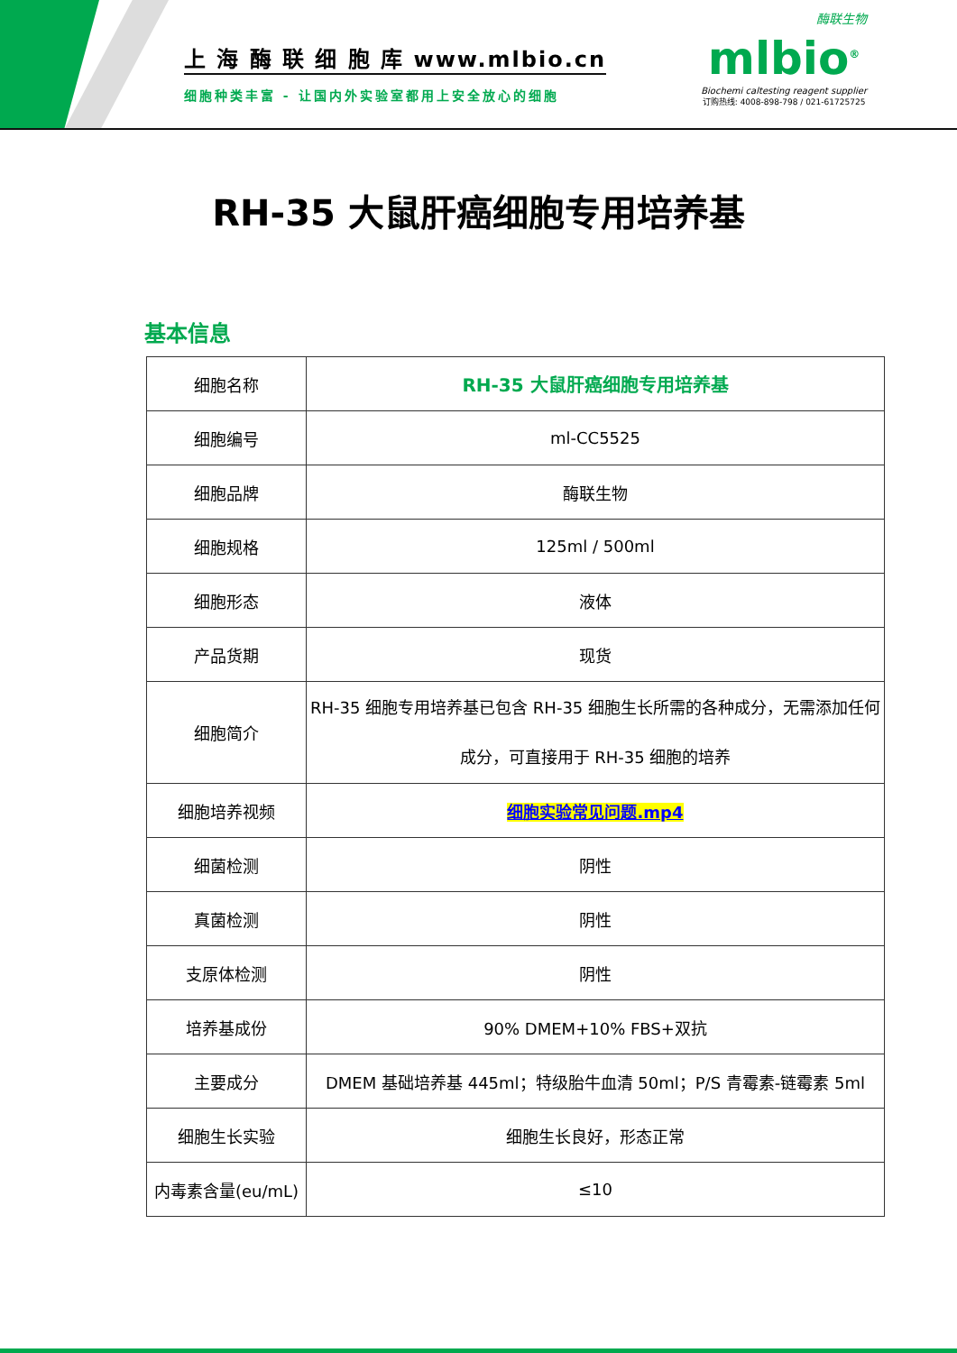上 海 酶 联 细 胞 库 www.mlbio.cn
细胞种类丰富 - 让国内外实验室都用上安全放心的细胞
酶联生物
mlbio<sup>®</sup>
Biochemi caltesting reagent supplier
订购热线: 4008-898-798 / 021-61725725
RH-35 大鼠肝癌细胞专用培养基
基本信息
| 细胞名称 | RH-35 大鼠肝癌细胞专用培养基 |
| 细胞编号 | ml-CC5525 |
| 细胞品牌 | 酶联生物 |
| 细胞规格 | 125ml / 500ml |
| 细胞形态 | 液体 |
| 产品货期 | 现货 |
| 细胞简介 | RH-35 细胞专用培养基已包含 RH-35 细胞生长所需的各种成分，无需添加任何成分，可直接用于 RH-35 细胞的培养 |
| 细胞培养视频 | 细胞实验常见问题.mp4 |
| 细菌检测 | 阴性 |
| 真菌检测 | 阴性 |
| 支原体检测 | 阴性 |
| 培养基成份 | 90% DMEM+10% FBS+双抗 |
| 主要成分 | DMEM 基础培养基 445ml；特级胎牛血清 50ml；P/S 青霉素-链霉素 5ml |
| 细胞生长实验 | 细胞生长良好，形态正常 |
| 内毒素含量(eu/mL) | ≤10 |